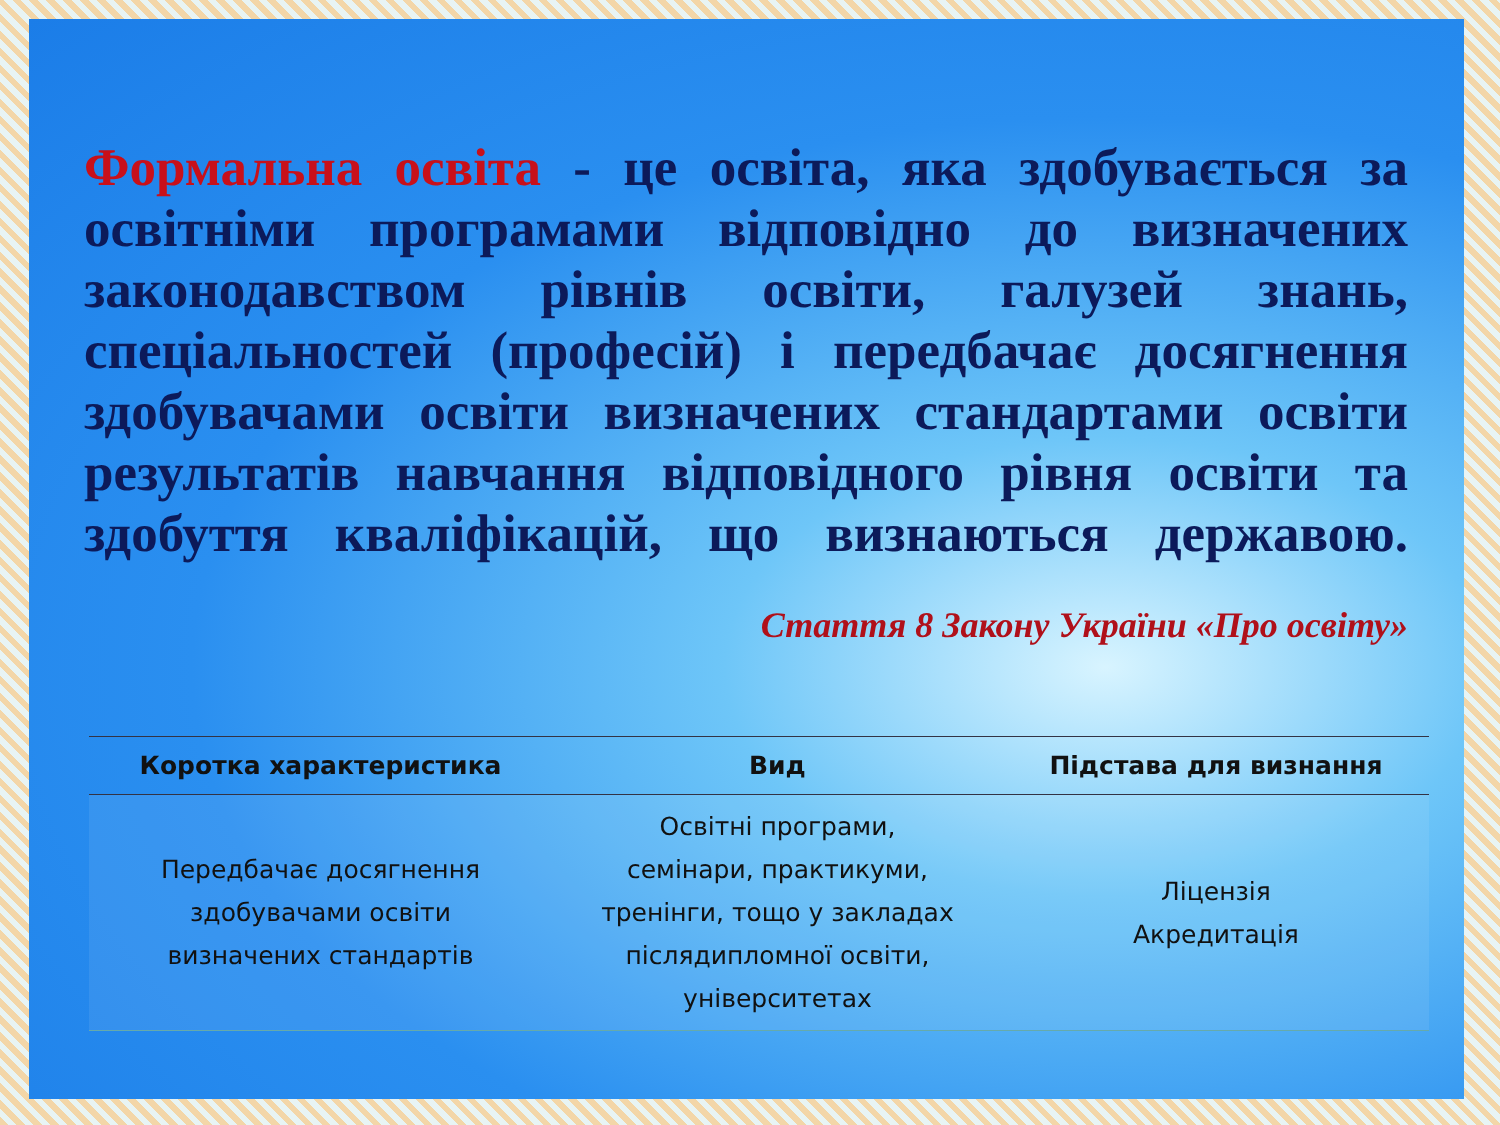Формальна освіта - це освіта, яка здобувається за освітніми програмами відповідно до визначених законодавством рівнів освіти, галузей знань, спеціальностей (професій) і передбачає досягнення здобувачами освіти визначених стандартами освіти результатів навчання відповідного рівня освіти та здобуття кваліфікацій, що визнаються державою.
Стаття 8 Закону України «Про освіту»
| Коротка характеристика | Вид | Підстава для визнання |
| --- | --- | --- |
| Передбачає досягнення здобувачами освіти визначених стандартів | Освітні програми, семінари, практикуми, тренінги, тощо у закладах післядипломної освіти, університетах | Ліцензія Акредитація |